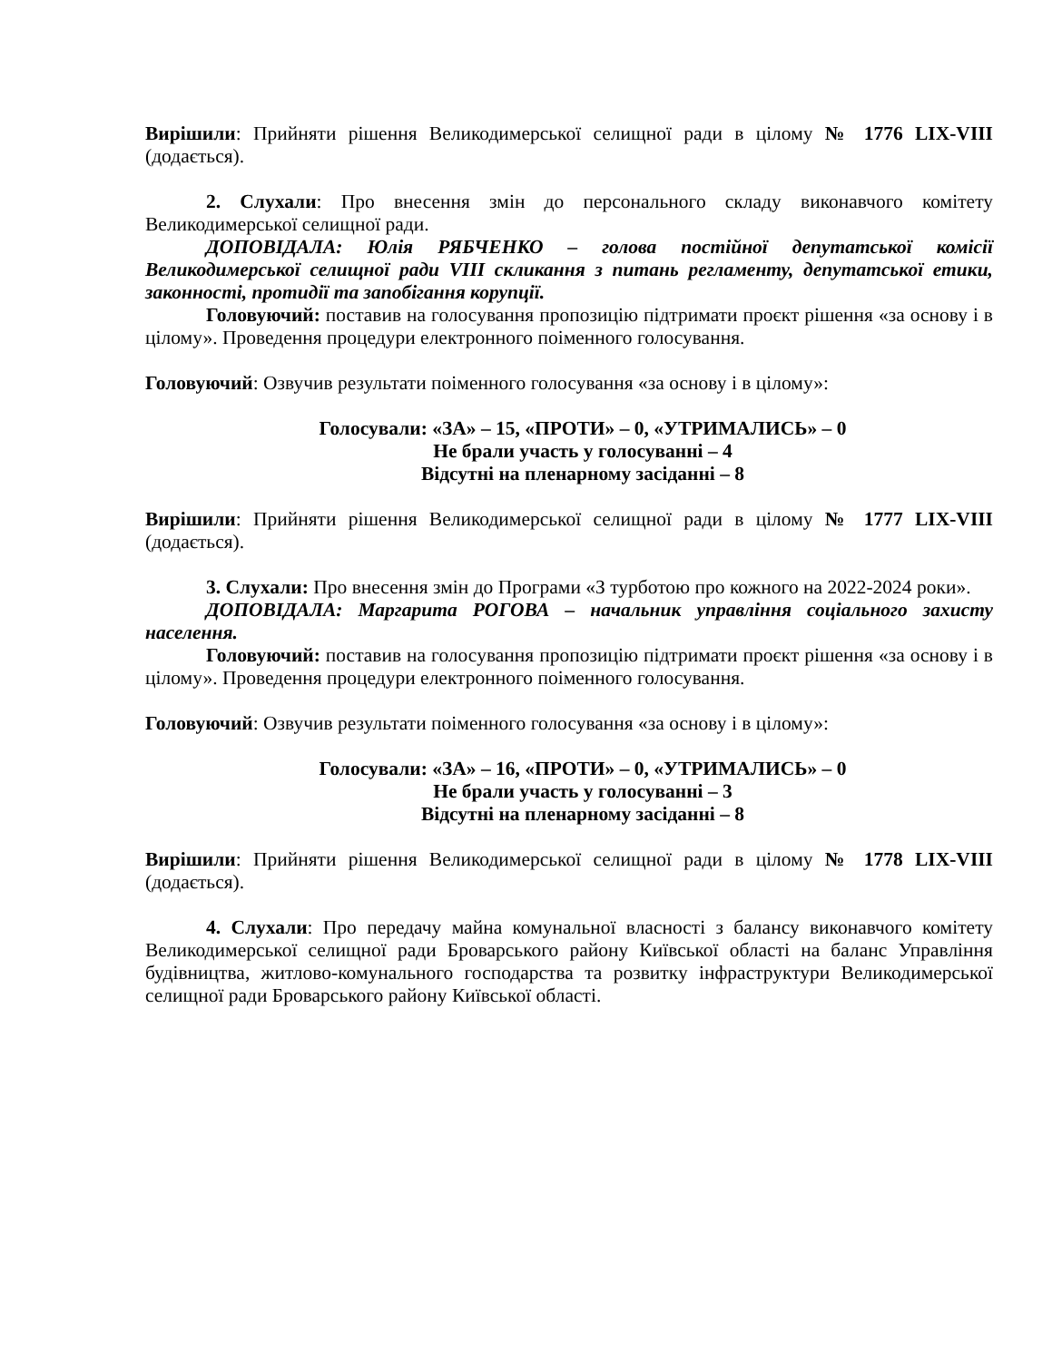Вирішили: Прийняти рішення Великодимерської селищної ради в цілому № 1776 LIX-VIII (додається).
2. Слухали: Про внесення змін до персонального складу виконавчого комітету Великодимерської селищної ради.
ДОПОВІДАЛА: Юлія РЯБЧЕНКО – голова постійної депутатської комісії Великодимерської селищної ради VIII скликання з питань регламенту, депутатської етики, законності, протидії та запобігання корупції.
Головуючий: поставив на голосування пропозицію підтримати проєкт рішення «за основу і в цілому». Проведення процедури електронного поіменного голосування.
Головуючий: Озвучив результати поіменного голосування «за основу і в цілому»:
Голосували: «ЗА» – 15, «ПРОТИ» – 0, «УТРИМАЛИСЬ» – 0
Не брали участь у голосуванні – 4
Відсутні на пленарному засіданні – 8
Вирішили: Прийняти рішення Великодимерської селищної ради в цілому № 1777 LIX-VIII (додається).
3. Слухали: Про внесення змін до Програми «З турботою про кожного на 2022-2024 роки».
ДОПОВІДАЛА: Маргарита РОГОВА – начальник управління соціального захисту населення.
Головуючий: поставив на голосування пропозицію підтримати проєкт рішення «за основу і в цілому». Проведення процедури електронного поіменного голосування.
Головуючий: Озвучив результати поіменного голосування «за основу і в цілому»:
Голосували: «ЗА» – 16, «ПРОТИ» – 0, «УТРИМАЛИСЬ» – 0
Не брали участь у голосуванні – 3
Відсутні на пленарному засіданні – 8
Вирішили: Прийняти рішення Великодимерської селищної ради в цілому № 1778 LIX-VIII (додається).
4. Слухали: Про передачу майна комунальної власності з балансу виконавчого комітету Великодимерської селищної ради Броварського району Київської області на баланс Управління будівництва, житлово-комунального господарства та розвитку інфраструктури Великодимерської селищної ради Броварського району Київської області.